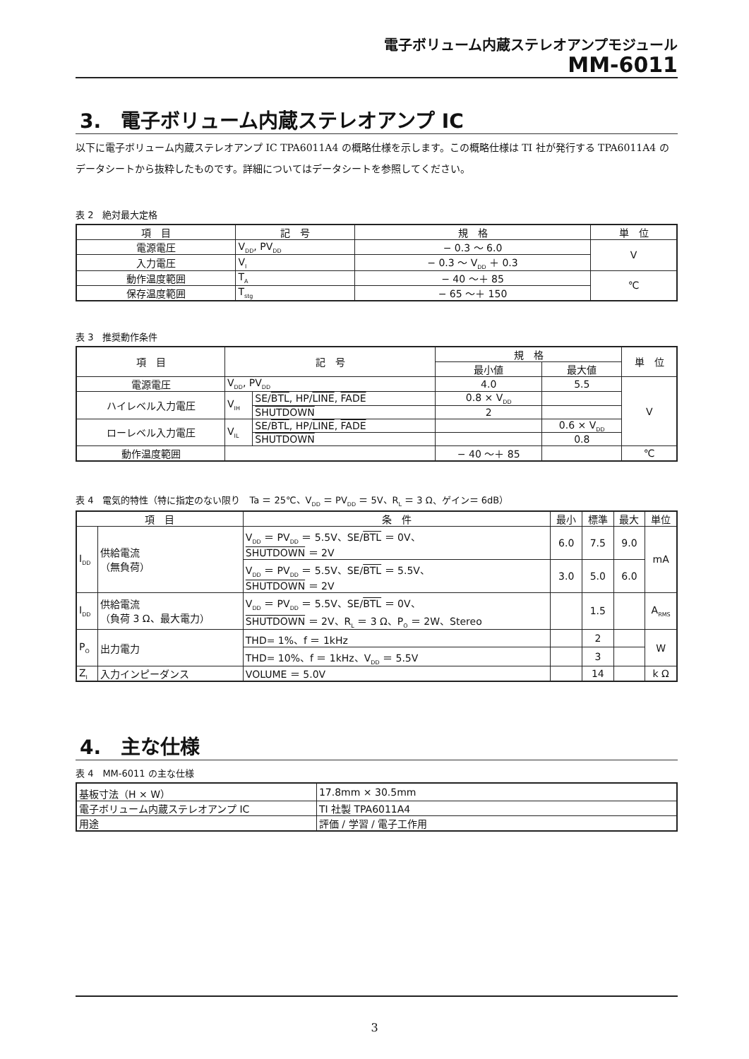電子ボリューム内蔵ステレオアンプモジュール
MM-6011
3.　電子ボリューム内蔵ステレオアンプ IC
以下に電子ボリューム内蔵ステレオアンプ IC TPA6011A4 の概略仕様を示します。この概略仕様は TI 社が発行する TPA6011A4 のデータシートから抜粋したものです。詳細についてはデータシートを参照してください。
表 2　絶対最大定格
| 項 目 | 記 号 | 規 格 | 単 位 |
| --- | --- | --- | --- |
| 電源電圧 | V<sub>DD</sub>, PV<sub>DD</sub> | − 0.3 ～ 6.0 | V |
| 入力電圧 | V<sub>I</sub> | − 0.3 ～ V<sub>DD</sub> ＋ 0.3 | |
| 動作温度範囲 | T<sub>A</sub> | − 40 ～＋ 85 | ℃ |
| 保存温度範囲 | T<sub>stg</sub> | − 65 ～＋ 150 | |
表 3　推奨動作条件
| 項 目 | 記 号 | | 規 格 | | 単 位 |
| --- | --- | --- | --- | --- | --- |
| | | | 最小値 | 最大値 | |
| 電源電圧 | V<sub>DD</sub>, PV<sub>DD</sub> | | 4.0 | 5.5 | V |
| ハイレベル入力電圧 | V<sub>IH</sub> | SE/ BTL , HP/ LINE , FADE | 0.8 × V<sub>DD</sub> | | |
| | | SHUTDOWN | 2 | | |
| ローレベル入力電圧 | V<sub>IL</sub> | SE/ BTL , HP/ LINE , FADE | | 0.6 × V<sub>DD</sub> | |
| | | SHUTDOWN | | 0.8 | |
| 動作温度範囲 | | | − 40 ～＋ 85 | | ℃ |
表 4　電気的特性（特に指定のない限り　Ta ＝ 25℃、V<sub>DD</sub> ＝ PV<sub>DD</sub> ＝ 5V、R<sub>L</sub> ＝ 3 Ω、ゲイン＝ 6dB）
| 項 目 | | 条 件 | 最小 | 標準 | 最大 | 単位 |
| --- | --- | --- | --- | --- | --- | --- |
| I<sub>DD</sub> | 供給電流 （無負荷） | V<sub>DD</sub> ＝ PV<sub>DD</sub> ＝ 5.5V、SE/ BTL ＝ 0V、 SHUTDOWN ＝ 2V | 6.0 | 7.5 | 9.0 | mA |
| | | V<sub>DD</sub> ＝ PV<sub>DD</sub> ＝ 5.5V、SE/ BTL ＝ 5.5V、 SHUTDOWN ＝ 2V | 3.0 | 5.0 | 6.0 | |
| I<sub>DD</sub> | 供給電流 （負荷 3 Ω、最大電力） | V<sub>DD</sub> ＝ PV<sub>DD</sub> ＝ 5.5V、SE/ BTL ＝ 0V、 SHUTDOWN ＝ 2V、R<sub>L</sub> ＝ 3 Ω、P<sub>O</sub> ＝ 2W、Stereo | | 1.5 | | A<sub>RMS</sub> |
| P<sub>O</sub> | 出力電力 | THD= 1%、f ＝ 1kHz | | 2 | | W |
| | | THD= 10%、f ＝ 1kHz、V<sub>DD</sub> ＝ 5.5V | | 3 | | |
| Z<sub>I</sub> | 入力インピーダンス | VOLUME ＝ 5.0V | | 14 | | k Ω |
4.　主な仕様
表 4　MM-6011 の主な仕様
| 基板寸法（H × W） | 17.8mm × 30.5mm |
| 電子ボリューム内蔵ステレオアンプ IC | TI 社製 TPA6011A4 |
| 用途 | 評価 / 学習 / 電子工作用 |
3